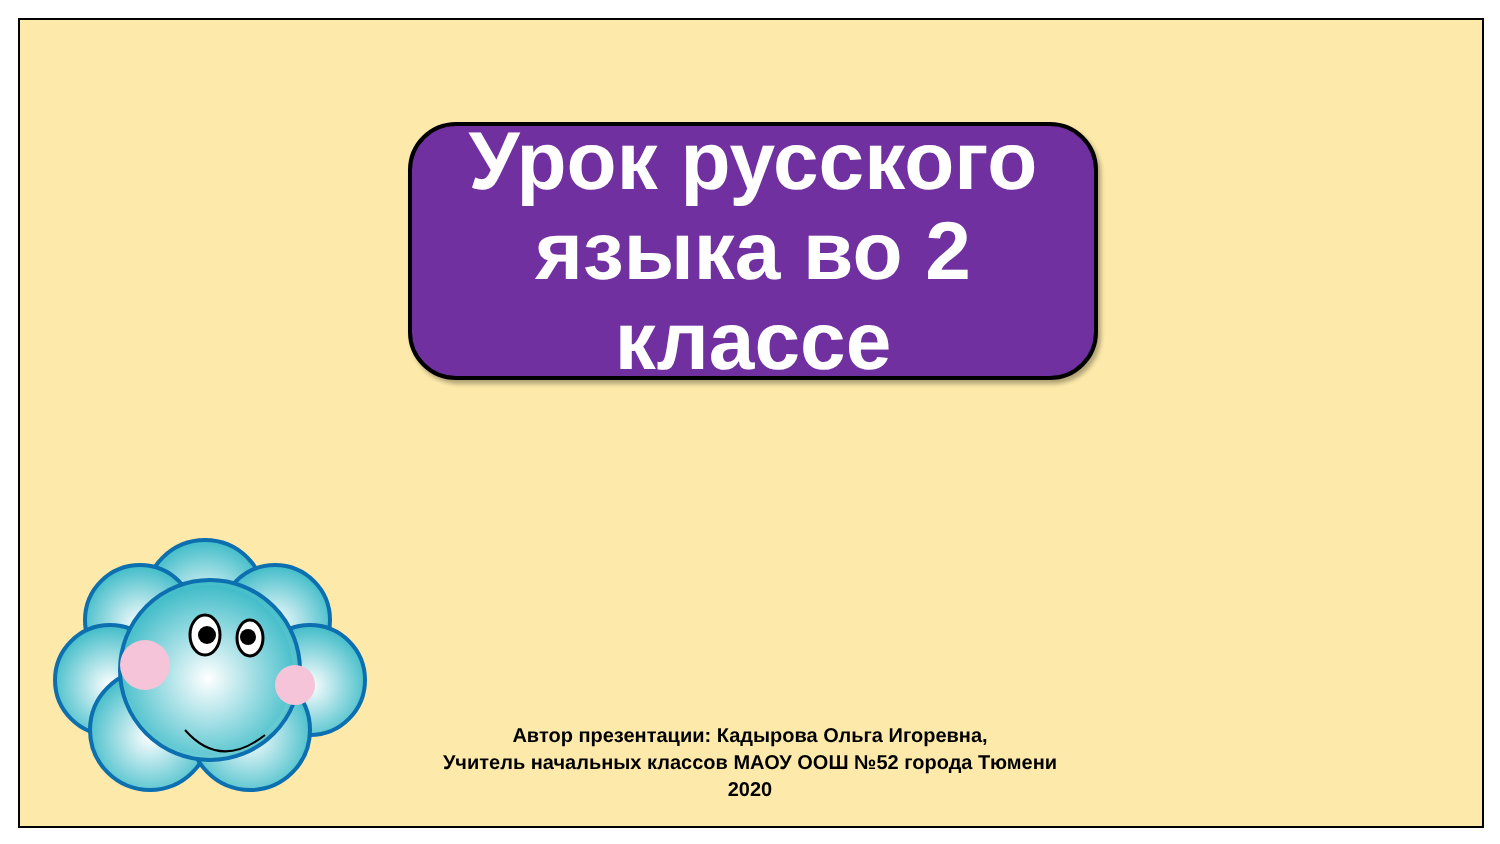Урок русского языка во 2 классе
Автор презентации: Кадырова Ольга Игоревна,
Учитель начальных классов МАОУ ООШ №52 города Тюмени
2020